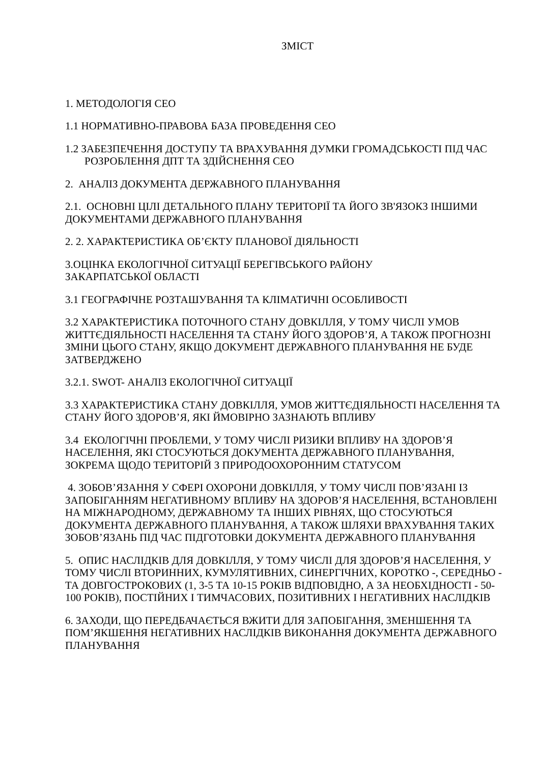ЗМІСТ
1. МЕТОДОЛОГІЯ СЕО
1.1 НОРМАТИВНО-ПРАВОВА БАЗА ПРОВЕДЕННЯ СЕО
1.2 ЗАБЕЗПЕЧЕННЯ ДОСТУПУ ТА ВРАХУВАННЯ ДУМКИ ГРОМАДСЬКОСТІ ПІД ЧАС
РОЗРОБЛЕННЯ ДПТ ТА ЗДІЙСНЕННЯ СЕО
2. АНАЛІЗ ДОКУМЕНТА ДЕРЖАВНОГО ПЛАНУВАННЯ
2.1. ОСНОВНІ ЦІЛІ ДЕТАЛЬНОГО ПЛАНУ ТЕРИТОРІЇ ТА ЙОГО ЗВ'ЯЗОКЗ ІНШИМИ ДОКУМЕНТАМИ ДЕРЖАВНОГО ПЛАНУВАННЯ
2. 2. ХАРАКТЕРИСТИКА ОБ’ЄКТУ ПЛАНОВОЇ ДІЯЛЬНОСТІ
3.ОЦІНКА ЕКОЛОГІЧНОЇ СИТУАЦІЇ БЕРЕГІВСЬКОГО РАЙОНУ
ЗАКАРПАТСЬКОЇ ОБЛАСТІ
3.1 ГЕОГРАФІЧНЕ РОЗТАШУВАННЯ ТА КЛІМАТИЧНІ ОСОБЛИВОСТІ
3.2 ХАРАКТЕРИСТИКА ПОТОЧНОГО СТАНУ ДОВКІЛЛЯ, У ТОМУ ЧИСЛІ УМОВ ЖИТТЄДІЯЛЬНОСТІ НАСЕЛЕННЯ ТА СТАНУ ЙОГО ЗДОРОВ’Я, А ТАКОЖ ПРОГНОЗНІ ЗМІНИ ЦЬОГО СТАНУ, ЯКЩО ДОКУМЕНТ ДЕРЖАВНОГО ПЛАНУВАННЯ НЕ БУДЕ ЗАТВЕРДЖЕНО
3.2.1. SWOT- АНАЛІЗ ЕКОЛОГІЧНОЇ СИТУАЦІЇ
3.3 ХАРАКТЕРИСТИКА СТАНУ ДОВКІЛЛЯ, УМОВ ЖИТТЄДІЯЛЬНОСТІ НАСЕЛЕННЯ ТА СТАНУ ЙОГО ЗДОРОВ’Я, ЯКІ ЙМОВІРНО ЗАЗНАЮТЬ ВПЛИВУ
3.4 ЕКОЛОГІЧНІ ПРОБЛЕМИ, У ТОМУ ЧИСЛІ РИЗИКИ ВПЛИВУ НА ЗДОРОВ’Я НАСЕЛЕННЯ, ЯКІ СТОСУЮТЬСЯ ДОКУМЕНТА ДЕРЖАВНОГО ПЛАНУВАННЯ, ЗОКРЕМА ЩОДО ТЕРИТОРІЙ З ПРИРОДООХОРОННИМ СТАТУСОМ
4. ЗОБОВ’ЯЗАННЯ У СФЕРІ ОХОРОНИ ДОВКІЛЛЯ, У ТОМУ ЧИСЛІ ПОВ’ЯЗАНІ ІЗ ЗАПОБІГАННЯМ НЕГАТИВНОМУ ВПЛИВУ НА ЗДОРОВ’Я НАСЕЛЕННЯ, ВСТАНОВЛЕНІ НА МІЖНАРОДНОМУ, ДЕРЖАВНОМУ ТА ІНШИХ РІВНЯХ, ЩО СТОСУЮТЬСЯ ДОКУМЕНТА ДЕРЖАВНОГО ПЛАНУВАННЯ, А ТАКОЖ ШЛЯХИ ВРАХУВАННЯ ТАКИХ ЗОБОВ’ЯЗАНЬ ПІД ЧАС ПІДГОТОВКИ ДОКУМЕНТА ДЕРЖАВНОГО ПЛАНУВАННЯ
5. ОПИС НАСЛІДКІВ ДЛЯ ДОВКІЛЛЯ, У ТОМУ ЧИСЛІ ДЛЯ ЗДОРОВ’Я НАСЕЛЕННЯ, У ТОМУ ЧИСЛІ ВТОРИННИХ, КУМУЛЯТИВНИХ, СИНЕРГІЧНИХ, КОРОТКО -, СЕРЕДНЬО - ТА ДОВГОСТРОКОВИХ (1, 3-5 ТА 10-15 РОКІВ ВІДПОВІДНО, А ЗА НЕОБХІДНОСТІ - 50-100 РОКІВ), ПОСТІЙНИХ І ТИМЧАСОВИХ, ПОЗИТИВНИХ І НЕГАТИВНИХ НАСЛІДКІВ
6. ЗАХОДИ, ЩО ПЕРЕДБАЧАЄТЬСЯ ВЖИТИ ДЛЯ ЗАПОБІГАННЯ, ЗМЕНШЕННЯ ТА ПОМ’ЯКШЕННЯ НЕГАТИВНИХ НАСЛІДКІВ ВИКОНАННЯ ДОКУМЕНТА ДЕРЖАВНОГО ПЛАНУВАННЯ